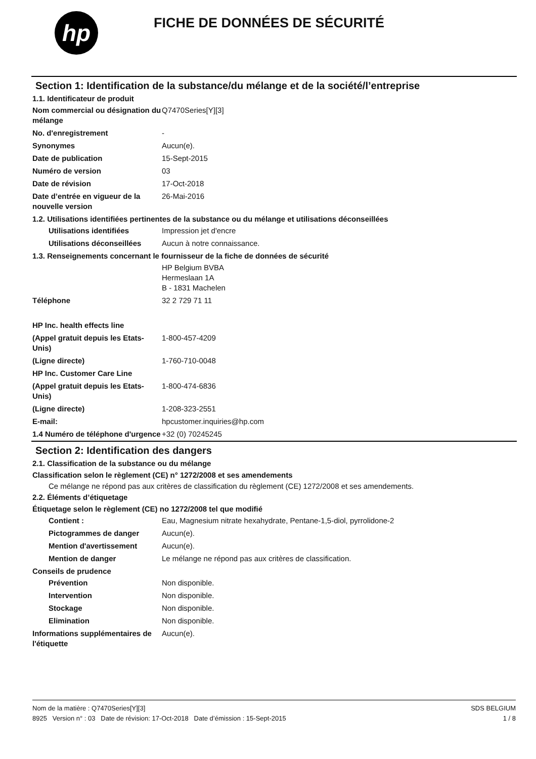hp
FICHE DE DONNÉES DE SÉCURITÉ
Section 1: Identification de la substance/du mélange et de la société/l’entreprise
1.1. Identificateur de produit
Nom commercial ou désignation du mélange
Q7470Series[Y][3]
No. d'enregistrement -
Synonymes Aucun(e).
Date de publication 15-Sept-2015
Numéro de version 03
Date de révision 17-Oct-2018
Date d’entrée en vigueur de la nouvelle version
26-Mai-2016
1.2. Utilisations identifiées pertinentes de la substance ou du mélange et utilisations déconseillées
Utilisations identifiées Impression jet d'encre
Utilisations déconseillées
Aucun à notre connaissance.
1.3. Renseignements concernant le fournisseur de la fiche de données de sécurité
HP Belgium BVBA
Hermeslaan 1A
B - 1831 Machelen
Téléphone 32 2 729 71 11
HP Inc. health effects line
(Appel gratuit depuis les Etats-Unis)
1-800-457-4209
(Ligne directe) 1-760-710-0048
HP Inc. Customer Care Line
(Appel gratuit depuis les Etats-Unis)
1-800-474-6836
(Ligne directe) 1-208-323-2551
E-mail: hpcustomer.inquiries@hp.com
1.4 Numéro de téléphone d'urgence
+32 (0) 70245245
Section 2: Identification des dangers
2.1. Classification de la substance ou du mélange
Classification selon le règlement (CE) n° 1272/2008 et ses amendements
Ce mélange ne répond pas aux critères de classification du règlement (CE) 1272/2008 et ses amendements.
2.2. Éléments d’étiquetage
Étiquetage selon le règlement (CE) no 1272/2008 tel que modifié
Contient : Eau, Magnesium nitrate hexahydrate, Pentane-1,5-diol, pyrrolidone-2
Pictogrammes de danger Aucun(e).
Mention d'avertissement Aucun(e).
Mention de danger Le mélange ne répond pas aux critères de classification.
Conseils de prudence
Prévention Non disponible.
Intervention Non disponible.
Stockage Non disponible.
Elimination Non disponible.
Informations supplémentaires de l'étiquette
Aucun(e).
Nom de la matière : Q7470Series[Y][3]
8925 Version n° : 03 Date de révision: 17-Oct-2018 Date d’émission : 15-Sept-2015
SDS BELGIUM
1 / 8